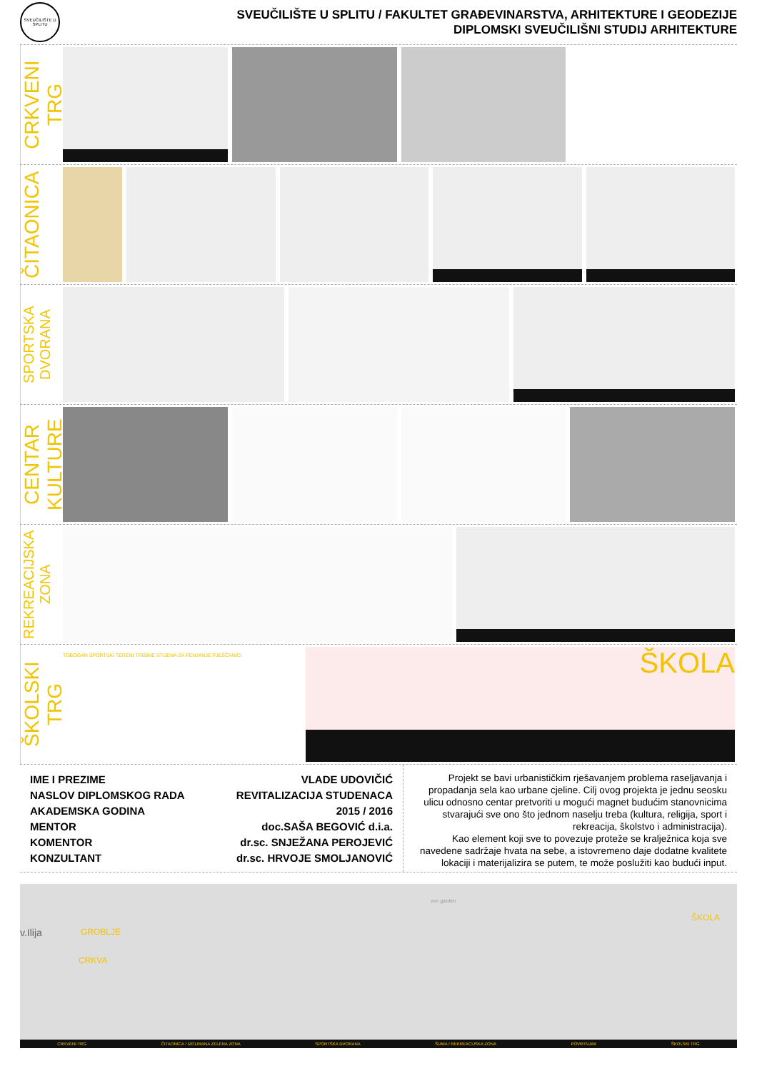SVEUČILIŠTE U SPLITU
SVEUČILIŠTE U SPLITU / FAKULTET GRAĐEVINARSTVA, ARHITEKTURE I GEODEZIJE
DIPLOMSKI SVEUČILIŠNI STUDIJ ARHITEKTURE
CRKVENI TRG
ČITAONICA
SPORTSKA DVORANA
CENTAR KULTURE
REKREACIJSKA ZONA
ŠKOLSKI TRG
TOBOGAN SPORTSKI TERENI TRIBINE STIJENA ZA PENJANJE PJEŠČANICI
ŠKOLA
IME I PREZIME
NASLOV DIPLOMSKOG RADA
AKADEMSKA GODINA
MENTOR
KOMENTOR
KONZULTANT
VLADE UDOVIČIĆ
REVITALIZACIJA STUDENACA
2015 / 2016
doc.SAŠA BEGOVIĆ d.i.a.
dr.sc. SNJEŽANA PEROJEVIĆ
dr.sc. HRVOJE SMOLJANOVIĆ
Projekt se bavi urbanističkim rješavanjem problema raseljavanja i propadanja sela kao urbane cjeline. Cilj ovog projekta je jednu seosku ulicu odnosno centar pretvoriti u mogući magnet budućim stanovnicima stvarajući sve ono što jednom naselju treba (kultura, religija, sport i rekreacija, školstvo i administracija).
Kao element koji sve to povezuje proteže se kralježnica koja sve navedene sadržaje hvata na sebe, a istovremeno daje dodatne kvalitete lokaciji i materijalizira se putem, te može poslužiti kao budući input.
v.Ilija GROBLJE
CRKVA
zen garden
ŠKOLA
CRKVENI TRG ČITAONICA / IZOLIRANA ZELENA ZONA SPORTSKA DVORANA ŠUMA / REKREACIJSKA ZONA POVRTNJAK ŠKOLSKI TRG